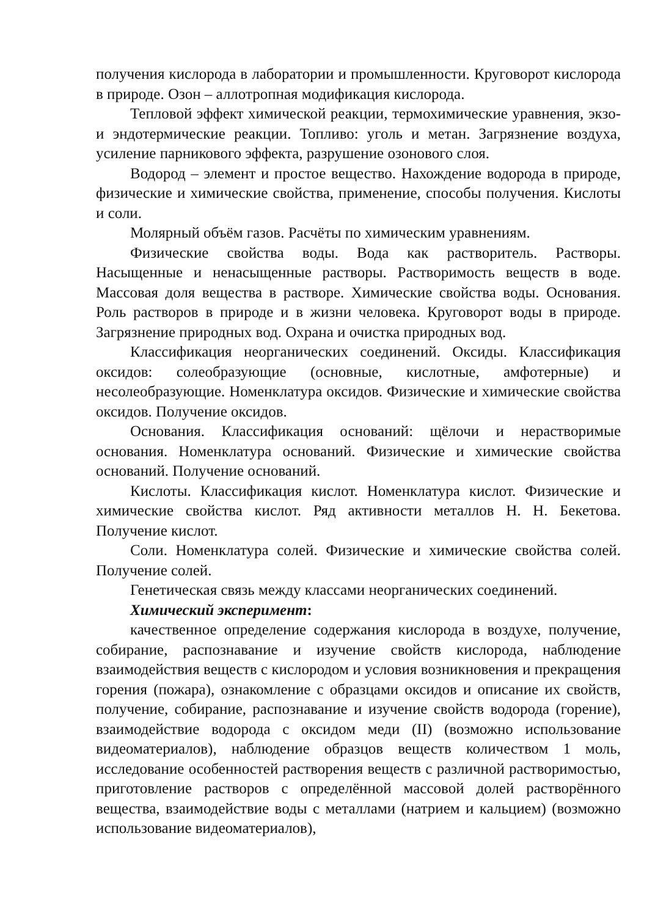получения кислорода в лаборатории и промышленности. Круговорот кислорода в природе. Озон – аллотропная модификация кислорода.
Тепловой эффект химической реакции, термохимические уравнения, экзо- и эндотермические реакции. Топливо: уголь и метан. Загрязнение воздуха, усиление парникового эффекта, разрушение озонового слоя.
Водород – элемент и простое вещество. Нахождение водорода в природе, физические и химические свойства, применение, способы получения. Кислоты и соли.
Молярный объём газов. Расчёты по химическим уравнениям.
Физические свойства воды. Вода как растворитель. Растворы. Насыщенные и ненасыщенные растворы. Растворимость веществ в воде. Массовая доля вещества в растворе. Химические свойства воды. Основания. Роль растворов в природе и в жизни человека. Круговорот воды в природе. Загрязнение природных вод. Охрана и очистка природных вод.
Классификация неорганических соединений. Оксиды. Классификация оксидов: солеобразующие (основные, кислотные, амфотерные) и несолеобразующие. Номенклатура оксидов. Физические и химические свойства оксидов. Получение оксидов.
Основания. Классификация оснований: щёлочи и нерастворимые основания. Номенклатура оснований. Физические и химические свойства оснований. Получение оснований.
Кислоты. Классификация кислот. Номенклатура кислот. Физические и химические свойства кислот. Ряд активности металлов Н. Н. Бекетова. Получение кислот.
Соли. Номенклатура солей. Физические и химические свойства солей. Получение солей.
Генетическая связь между классами неорганических соединений.
Химический эксперимент:
качественное определение содержания кислорода в воздухе, получение, собирание, распознавание и изучение свойств кислорода, наблюдение взаимодействия веществ с кислородом и условия возникновения и прекращения горения (пожара), ознакомление с образцами оксидов и описание их свойств, получение, собирание, распознавание и изучение свойств водорода (горение), взаимодействие водорода с оксидом меди (II) (возможно использование видеоматериалов), наблюдение образцов веществ количеством 1 моль, исследование особенностей растворения веществ с различной растворимостью, приготовление растворов с определённой массовой долей растворённого вещества, взаимодействие воды с металлами (натрием и кальцием) (возможно использование видеоматериалов),